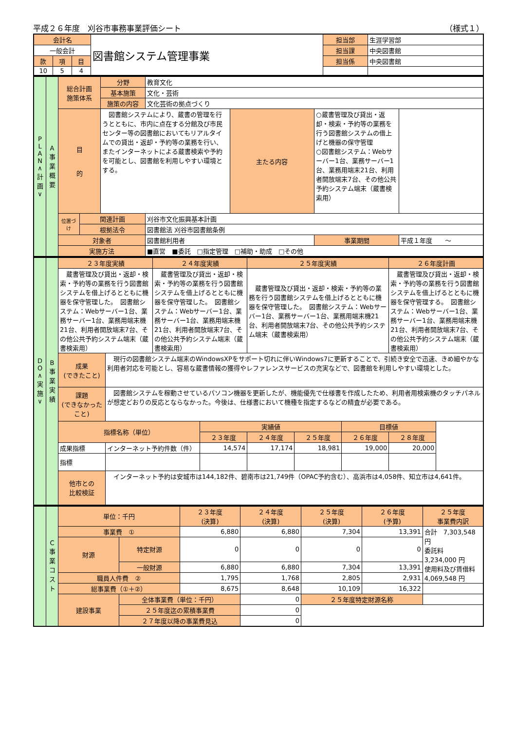平成２６年度　刈谷市事務事業評価シート （様式１）
| 会計名 | | | 図書館システム管理事業 | 担当部 | 生涯学習部 |
| 一般会計 | | | | 担当課 | 中央図書館 |
| 款 | 項 | 目 | | 担当係 | 中央図書館 |
| 10 | 5 | 4 | | | |
| P L A N ∧ 計 画 ∨ | A 事 業 概 要 | 総合計画 施策体系 | | 分野 | 教育文化 | | | |
| | | | | 基本施策 | 文化・芸術 | | | |
| | | | | 施策の内容 | 文化芸術の拠点づくり | | | |
| | | 目 的 | | 図書館システムにより、蔵書の管理を行うとともに、市内に点在する分館及び市民センター等の図書館においてもリアルタイムでの貸出・返却・予約等の業務を行い、またインターネットによる蔵書検索や予約を可能とし、図書館を利用しやすい環境とする。 | | 主たる内容 | ○蔵書管理及び貸出・返却・検索・予約等の業務を行う図書館システムの借上げと機器の保守管理 ○図書館システム：Webサーバー1台、業務サーバー1台、業務用端末21台、利用者開放端末7台、その他公共予約システム端末（蔵書検索用） | |
| | | 位置づけ | 関連計画 | | 刈谷市文化振興基本計画 | | | |
| | | | 根拠法令 | | 図書館法 刈谷市図書館条例 | | | |
| | | 対象者 | | | 図書館利用者 | | 事業期間 | 平成１年度 ～ |
| | | 実施方法 | | | ■直営 ■委託 □指定管理 □補助・助成 □その他 | | | |
| D O ∧ 実 施 ∨ | B 事 業 実 績 | ２３年度実績 | | ２４年度実績 | | ２５年度実績 | | | ２６年度計画 |
| | | 蔵書管理及び貸出・返却・検索・予約等の業務を行う図書館システムを借上げるとともに機器を保守管理した。 図書館システム：Webサーバー1台、業務サーバー1台、業務用端末機21台、利用者開放端末7台、その他公共予約システム端末（蔵書検索用） | | 蔵書管理及び貸出・返却・検索・予約等の業務を行う図書館システムを借上げるとともに機器を保守管理した。 図書館システム：Webサーバー1台、業務サーバー1台、業務用端末機21台、利用者開放端末7台、その他公共予約システム端末（蔵書検索用） | | 蔵書管理及び貸出・返却・検索・予約等の業務を行う図書館システムを借上げるとともに機器を保守管理した。 図書館システム：Webサーバー1台、業務サーバー1台、業務用端末機21台、利用者開放端末7台、その他公共予約システム端末（蔵書検索用） | | | 蔵書管理及び貸出・返却・検索・予約等の業務を行う図書館システムを借上げるとともに機器を保守管理する。 図書館システム：Webサーバー1台、業務サーバー1台、業務用端末機21台、利用者開放端末7台、その他公共予約システム端末（蔵書検索用） |
| | | 成果 (できたこと) | 現行の図書館システム端末のWindowsXPをサポート切れに伴いWindows7に更新することで、引続き安全で迅速、きめ細やかな利用者対応を可能とし、容易な蔵書情報の獲得やレファレンスサービスの充実などで、図書館を利用しやすい環境とした。 | | | | | | |
| | | 課題 (できなかったこと) | 図書館システムを稼動させているパソコン機器を更新したが、機能優先で仕様書を作成したため、利用者用検索機のタッチパネルが想定どおりの反応とならなかった。今後は、仕様書において機種を指定するなどの精査が必要である。 | | | | | | |
| | | 指標名称（単位） | | | 実績値 | | | 目標値 | |
| | | | | | ２３年度 | ２４年度 | ２５年度 | ２６年度 | ２８年度 |
| | | 成果指標 | インターネット予約件数（件） | | 14,574 | 17,174 | 18,981 | 19,000 | 20,000 |
| | | 指標 | | | | | | | |
| | | 他市との 比較検証 | インターネット予約は安城市は144,182件、碧南市は21,749件（OPAC予約含む）、高浜市は4,058件、知立市は4,641件。 | | | | | | |
| | C 事 業 コ ス ト | 単位：千円 | | ２３年度 (決算) | ２４年度 (決算) | ２５年度 (決算) | ２６年度 (予算) | ２５年度 事業費内訳 |
| | | 事業費 ① | | 6,880 | 6,880 | 7,304 | 13,391 | 合計 7,303,548 円 委託料 3,234,000 円 使用料及び賃借料 4,069,548 円 |
| | | 財源 | 特定財源 | 0 | 0 | 0 | 0 | |
| | | | 一般財源 | 6,880 | 6,880 | 7,304 | 13,391 | |
| | | 職員人件費 ② | | 1,795 | 1,768 | 2,805 | 2,931 | |
| | | 総事業費（①＋②） | | 8,675 | 8,648 | 10,109 | 16,322 | |
| | | 建設事業 | 全体事業費（単位：千円） | | 0 | ２５年度特定財源名称 | | |
| | | | ２５年度迄の累積事業費 | | 0 | | | |
| | | | ２７年度以降の事業費見込 | | 0 | | | |